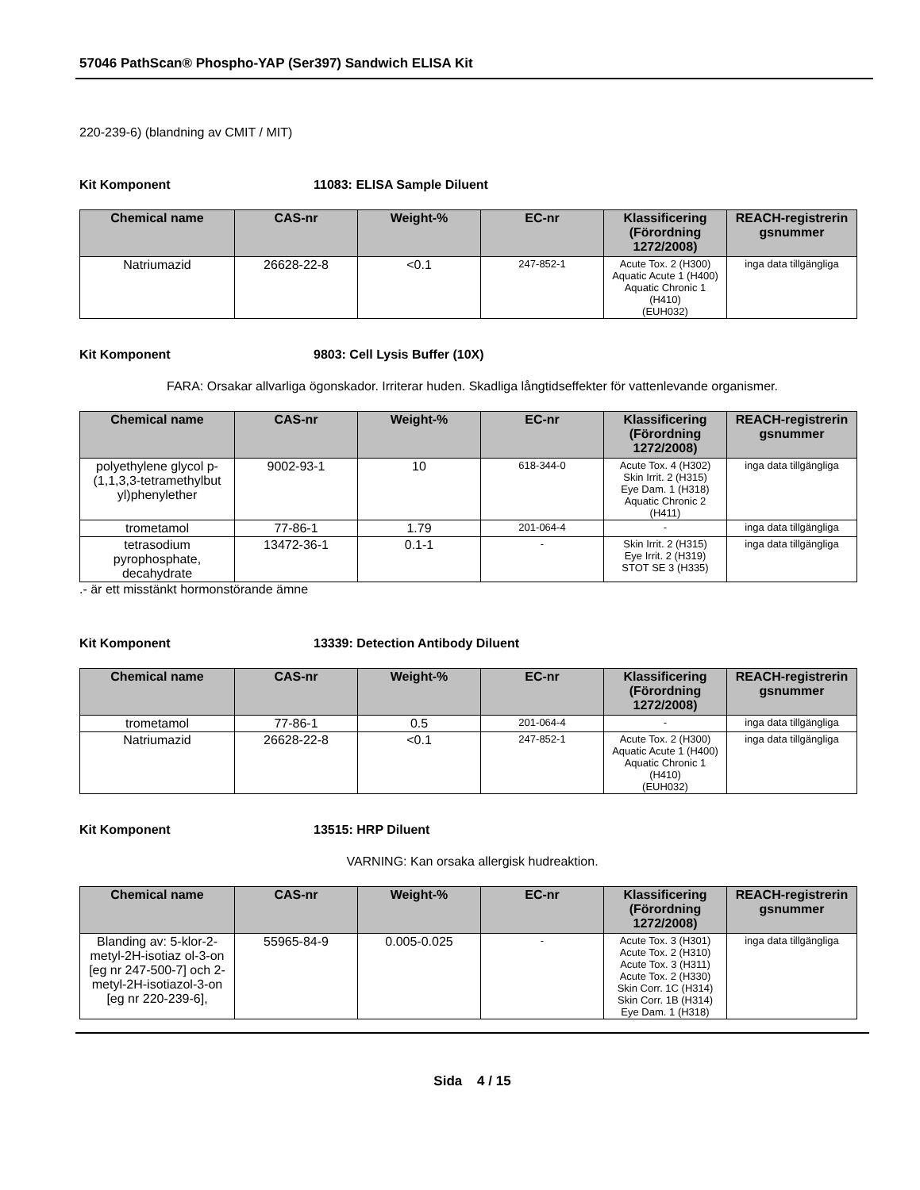57046 PathScan® Phospho-YAP (Ser397) Sandwich ELISA Kit
220-239-6) (blandning av CMIT / MIT)
Kit Komponent 11083: ELISA Sample Diluent
| Chemical name | CAS-nr | Weight-% | EC-nr | Klassificering (Förordning 1272/2008) | REACH-registrerin gsnummer |
| --- | --- | --- | --- | --- | --- |
| Natriumazid | 26628-22-8 | <0.1 | 247-852-1 | Acute Tox. 2 (H300) Aquatic Acute 1 (H400) Aquatic Chronic 1 (H410) (EUH032) | inga data tillgängliga |
Kit Komponent 9803: Cell Lysis Buffer (10X)
FARA: Orsakar allvarliga ögonskador. Irriterar huden. Skadliga långtidseffekter för vattenlevande organismer.
| Chemical name | CAS-nr | Weight-% | EC-nr | Klassificering (Förordning 1272/2008) | REACH-registrerin gsnummer |
| --- | --- | --- | --- | --- | --- |
| polyethylene glycol p-(1,1,3,3-tetramethylbut yl)phenylether | 9002-93-1 | 10 | 618-344-0 | Acute Tox. 4 (H302) Skin Irrit. 2 (H315) Eye Dam. 1 (H318) Aquatic Chronic 2 (H411) | inga data tillgängliga |
| trometamol | 77-86-1 | 1.79 | 201-064-4 | - | inga data tillgängliga |
| tetrasodium pyrophosphate, decahydrate | 13472-36-1 | 0.1-1 | - | Skin Irrit. 2 (H315) Eye Irrit. 2 (H319) STOT SE 3 (H335) | inga data tillgängliga |
.- är ett misstänkt hormonstörande ämne
Kit Komponent 13339: Detection Antibody Diluent
| Chemical name | CAS-nr | Weight-% | EC-nr | Klassificering (Förordning 1272/2008) | REACH-registrerin gsnummer |
| --- | --- | --- | --- | --- | --- |
| trometamol | 77-86-1 | 0.5 | 201-064-4 | - | inga data tillgängliga |
| Natriumazid | 26628-22-8 | <0.1 | 247-852-1 | Acute Tox. 2 (H300) Aquatic Acute 1 (H400) Aquatic Chronic 1 (H410) (EUH032) | inga data tillgängliga |
Kit Komponent 13515: HRP Diluent
VARNING: Kan orsaka allergisk hudreaktion.
| Chemical name | CAS-nr | Weight-% | EC-nr | Klassificering (Förordning 1272/2008) | REACH-registrerin gsnummer |
| --- | --- | --- | --- | --- | --- |
| Blanding av: 5-klor-2-metyl-2H-isotiaz ol-3-on [eg nr 247-500-7] och 2-metyl-2H-isotiazol-3-on [eg nr 220-239-6], | 55965-84-9 | 0.005-0.025 | - | Acute Tox. 3 (H301) Acute Tox. 2 (H310) Acute Tox. 3 (H311) Acute Tox. 2 (H330) Skin Corr. 1C (H314) Skin Corr. 1B (H314) Eye Dam. 1 (H318) | inga data tillgängliga |
Sida 4 / 15